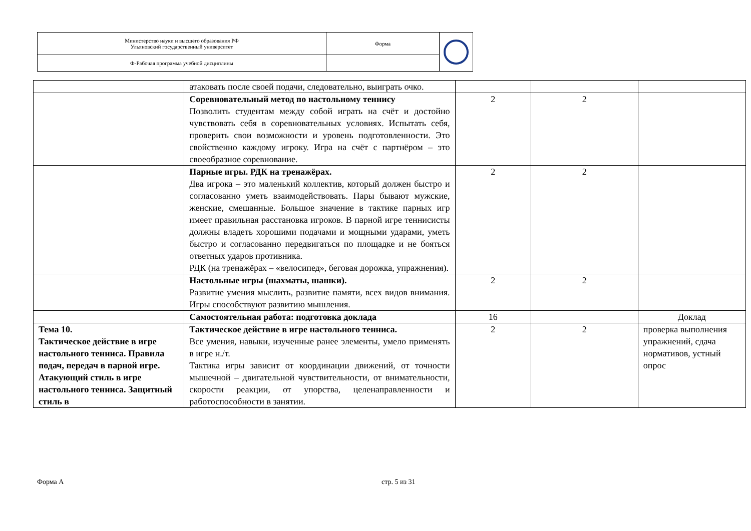| Министерство науки и высшего образования РФ Ульяновский государственный университет | Форма | |
| Ф-Рабочая программа учебной дисциплины | | |
| | атаковать после своей подачи, следовательно, выиграть очко. | | | |
| | Соревновательный метод по настольному теннису Позволить студентам между собой играть на счёт и достойно чувствовать себя в соревновательных условиях. Испытать себя, проверить свои возможности и уровень подготовленности. Это свойственно каждому игроку. Игра на счёт с партнёром – это своеобразное соревнование. | 2 | 2 | |
| | Парные игры. РДК на тренажёрах. Два игрока – это маленький коллектив, который должен быстро и согласованно уметь взаимодействовать. Пары бывают мужские, женские, смешанные. Большое значение в тактике парных игр имеет правильная расстановка игроков. В парной игре теннисисты должны владеть хорошими подачами и мощными ударами, уметь быстро и согласованно передвигаться по площадке и не бояться ответных ударов противника. РДК (на тренажёрах – «велосипед», беговая дорожка, упражнения). | 2 | 2 | |
| | Настольные игры (шахматы, шашки). Развитие умения мыслить, развитие памяти, всех видов внимания. Игры способствуют развитию мышления. | 2 | 2 | |
| | Самостоятельная работа: подготовка доклада | 16 | | Доклад |
| Тема 10. Тактическое действие в игре настольного тенниса. Правила подач, передач в парной игре. Атакующий стиль в игре настольного тенниса. Защитный стиль в | Тактическое действие в игре настольного тенниса. Все умения, навыки, изученные ранее элементы, умело применять в игре н./т. Тактика игры зависит от координации движений, от точности мышечной – двигательной чувствительности, от внимательности, скорости реакции, от упорства, целенаправленности и работоспособности в занятии. | 2 | 2 | проверка выполнения упражнений, сдача нормативов, устный опрос |
Форма А стр. 5 из 31